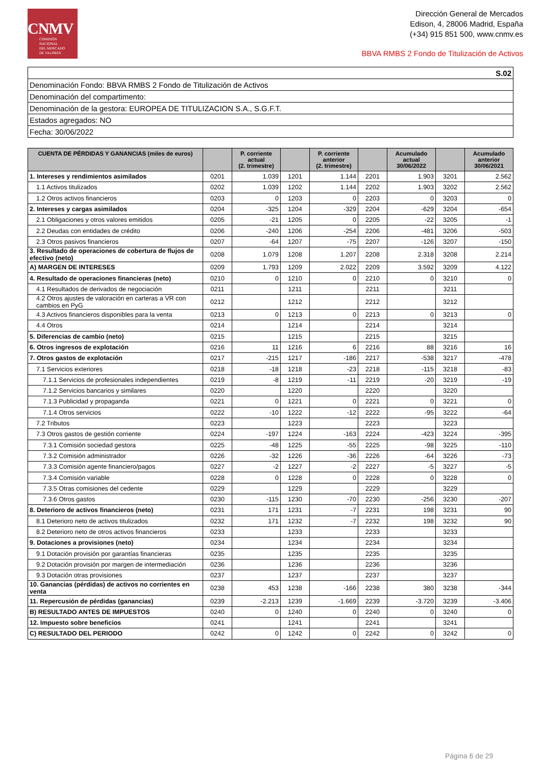CNMV
COMISIÓN
NACIONAL
DEL MERCADO
DE VALORES
Dirección General de Mercados
Edison, 4, 28006 Madrid, España
(+34) 915 851 500, www.cnmv.es
BBVA RMBS 2 Fondo de Titulización de Activos
| S.02 |
| Denominación Fondo: BBVA RMBS 2 Fondo de Titulización de Activos |
| Denominación del compartimento: |
| Denominación de la gestora: EUROPEA DE TITULIZACION S.A., S.G.F.T. |
| Estados agregados: NO |
| Fecha: 30/06/2022 |
| CUENTA DE PÉRDIDAS Y GANANCIAS (miles de euros) | | P. corriente actual (2. trimestre) | | P. corriente anterior (2. trimestre) | | Acumulado actual 30/06/2022 | | Acumulado anterior 30/06/2021 |
| --- | --- | --- | --- | --- | --- | --- | --- | --- |
| 1. Intereses y rendimientos asimilados | 0201 | 1.039 | 1201 | 1.144 | 2201 | 1.903 | 3201 | 2.562 |
| 1.1 Activos titulizados | 0202 | 1.039 | 1202 | 1.144 | 2202 | 1.903 | 3202 | 2.562 |
| 1.2 Otros activos financieros | 0203 | 0 | 1203 | 0 | 2203 | 0 | 3203 | 0 |
| 2. Intereses y cargas asimilados | 0204 | -325 | 1204 | -329 | 2204 | -629 | 3204 | -654 |
| 2.1 Obligaciones y otros valores emitidos | 0205 | -21 | 1205 | 0 | 2205 | -22 | 3205 | -1 |
| 2.2 Deudas con entidades de crédito | 0206 | -240 | 1206 | -254 | 2206 | -481 | 3206 | -503 |
| 2.3 Otros pasivos financieros | 0207 | -64 | 1207 | -75 | 2207 | -126 | 3207 | -150 |
| 3. Resultado de operaciones de cobertura de flujos de efectivo (neto) | 0208 | 1.079 | 1208 | 1.207 | 2208 | 2.318 | 3208 | 2.214 |
| A) MARGEN DE INTERESES | 0209 | 1.793 | 1209 | 2.022 | 2209 | 3.592 | 3209 | 4.122 |
| 4. Resultado de operaciones financieras (neto) | 0210 | 0 | 1210 | 0 | 2210 | 0 | 3210 | 0 |
| 4.1 Resultados de derivados de negociación | 0211 | | 1211 | | 2211 | | 3211 | |
| 4.2 Otros ajustes de valoración en carteras a VR con cambios en PyG | 0212 | | 1212 | | 2212 | | 3212 | |
| 4.3 Activos financieros disponibles para la venta | 0213 | 0 | 1213 | 0 | 2213 | 0 | 3213 | 0 |
| 4.4 Otros | 0214 | | 1214 | | 2214 | | 3214 | |
| 5. Diferencias de cambio (neto) | 0215 | | 1215 | | 2215 | | 3215 | |
| 6. Otros ingresos de explotación | 0216 | 11 | 1216 | 6 | 2216 | 88 | 3216 | 16 |
| 7. Otros gastos de explotación | 0217 | -215 | 1217 | -186 | 2217 | -538 | 3217 | -478 |
| 7.1 Servicios exteriores | 0218 | -18 | 1218 | -23 | 2218 | -115 | 3218 | -83 |
| 7.1.1 Servicios de profesionales independientes | 0219 | -8 | 1219 | -11 | 2219 | -20 | 3219 | -19 |
| 7.1.2 Servicios bancarios y similares | 0220 | | 1220 | | 2220 | | 3220 | |
| 7.1.3 Publicidad y propaganda | 0221 | 0 | 1221 | 0 | 2221 | 0 | 3221 | 0 |
| 7.1.4 Otros servicios | 0222 | -10 | 1222 | -12 | 2222 | -95 | 3222 | -64 |
| 7.2 Tributos | 0223 | | 1223 | | 2223 | | 3223 | |
| 7.3 Otros gastos de gestión corriente | 0224 | -197 | 1224 | -163 | 2224 | -423 | 3224 | -395 |
| 7.3.1 Comisión sociedad gestora | 0225 | -48 | 1225 | -55 | 2225 | -98 | 3225 | -110 |
| 7.3.2 Comisión administrador | 0226 | -32 | 1226 | -36 | 2226 | -64 | 3226 | -73 |
| 7.3.3 Comisión agente financiero/pagos | 0227 | -2 | 1227 | -2 | 2227 | -5 | 3227 | -5 |
| 7.3.4 Comisión variable | 0228 | 0 | 1228 | 0 | 2228 | 0 | 3228 | 0 |
| 7.3.5 Otras comisiones del cedente | 0229 | | 1229 | | 2229 | | 3229 | |
| 7.3.6 Otros gastos | 0230 | -115 | 1230 | -70 | 2230 | -256 | 3230 | -207 |
| 8. Deterioro de activos financieros (neto) | 0231 | 171 | 1231 | -7 | 2231 | 198 | 3231 | 90 |
| 8.1 Deterioro neto de activos titulizados | 0232 | 171 | 1232 | -7 | 2232 | 198 | 3232 | 90 |
| 8.2 Deterioro neto de otros activos financieros | 0233 | | 1233 | | 2233 | | 3233 | |
| 9. Dotaciones a provisiones (neto) | 0234 | | 1234 | | 2234 | | 3234 | |
| 9.1 Dotación provisión por garantías financieras | 0235 | | 1235 | | 2235 | | 3235 | |
| 9.2 Dotación provisión por margen de intermediación | 0236 | | 1236 | | 2236 | | 3236 | |
| 9.3 Dotación otras provisiones | 0237 | | 1237 | | 2237 | | 3237 | |
| 10. Ganancias (pérdidas) de activos no corrientes en venta | 0238 | 453 | 1238 | -166 | 2238 | 380 | 3238 | -344 |
| 11. Repercusión de pérdidas (ganancias) | 0239 | -2.213 | 1239 | -1.669 | 2239 | -3.720 | 3239 | -3.406 |
| B) RESULTADO ANTES DE IMPUESTOS | 0240 | 0 | 1240 | 0 | 2240 | 0 | 3240 | 0 |
| 12. Impuesto sobre beneficios | 0241 | | 1241 | | 2241 | | 3241 | |
| C) RESULTADO DEL PERIODO | 0242 | 0 | 1242 | 0 | 2242 | 0 | 3242 | 0 |
Página 6 de 29